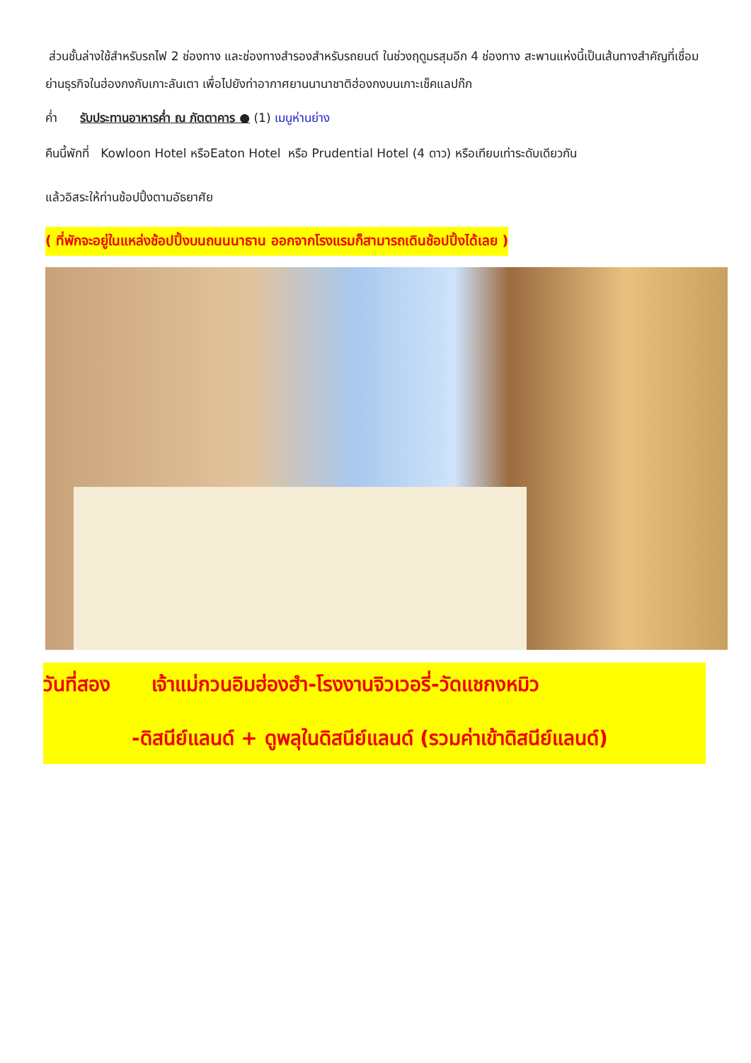ส่วนชั้นล่างใช้สำหรับรถไฟ 2 ช่องทาง และช่องทางสำรองสำหรับรถยนต์ ในช่วงฤดูมรสุมอีก 4 ช่องทาง สะพานแห่งนี้เป็นเส้นทางสำคัญที่เชื่อมย่านธุรกิจในฮ่องกงกับเกาะลันเตา เพื่อไปยังท่าอากาศยานนานาชาติฮ่องกงบนเกาะเช็คแลปก๊ก
ค่ำ รับประทานอาหารค่ำ ณ ภัตตาคาร ● (1) เมนูห่านย่าง
คืนนี้พักที่ Kowloon Hotel หรือEaton Hotel หรือ Prudential Hotel (4 ดาว) หรือเทียบเท่าระดับเดียวกัน
แล้วอิสระให้ท่านช้อปปิ้งตามอัธยาศัย
( ที่พักจะอยู่ในแหล่งช้อปปิ้งบนถนนนาธาน ออกจากโรงแรมก็สามารถเดินช้อปปิ้งได้เลย )
วันที่สอง เจ้าแม่กวนอิมฮ่องฮำ-โรงงานจิวเวอรี่-วัดแชกงหมิว
-ดิสนีย์แลนด์ + ดูพลุในดิสนีย์แลนด์ (รวมค่าเข้าดิสนีย์แลนด์)